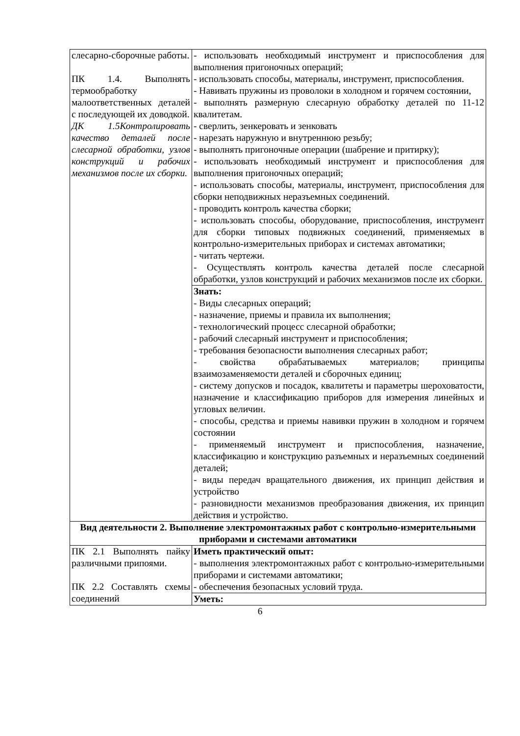| слесарно-сборочные работы. ПК 1.4. Выполнять термообработку малоответственных деталей с последующей их доводкой. ДК 1.5Контролировать качество деталей после слесарной обработки, узлов конструкций и рабочих механизмов после их сборки. | - использовать необходимый инструмент и приспособления для выполнения пригоночных операций; - использовать способы, материалы, инструмент, приспособления. - Навивать пружины из проволоки в холодном и горячем состоянии, - выполнять размерную слесарную обработку деталей по 11-12 квалитетам. - сверлить, зенкеровать и зенковать - нарезать наружную и внутреннюю резьбу; - выполнять пригоночные операции (шабрение и притирку); - использовать необходимый инструмент и приспособления для выполнения пригоночных операций; - использовать способы, материалы, инструмент, приспособления для сборки неподвижных неразъемных соединений. - проводить контроль качества сборки; - использовать способы, оборудование, приспособления, инструмент для сборки типовых подвижных соединений, применяемых в контрольно-измерительных приборах и системах автоматики; - читать чертежи. - Осуществлять контроль качества деталей после слесарной обработки, узлов конструкций и рабочих механизмов после их сборки. |
| | Знать: - Виды слесарных операций; - назначение, приемы и правила их выполнения; - технологический процесс слесарной обработки; - рабочий слесарный инструмент и приспособления; - требования безопасности выполнения слесарных работ; - свойства обрабатываемых материалов; принципы взаимозаменяемости деталей и сборочных единиц; - систему допусков и посадок, квалитеты и параметры шероховатости, назначение и классификацию приборов для измерения линейных и угловых величин. - способы, средства и приемы навивки пружин в холодном и горячем состоянии - применяемый инструмент и приспособления, назначение, классификацию и конструкцию разъемных и неразъемных соединений деталей; - виды передач вращательного движения, их принцип действия и устройство - разновидности механизмов преобразования движения, их принцип действия и устройство. |
| Вид деятельности 2. Выполнение электромонтажных работ с контрольно-измерительными приборами и системами автоматики | |
| ПК 2.1 Выполнять пайку различными припоями. ПК 2.2 Составлять схемы соединений | Иметь практический опыт: - выполнения электромонтажных работ с контрольно-измерительными приборами и системами автоматики; - обеспечения безопасных условий труда. |
| | Уметь: |
6